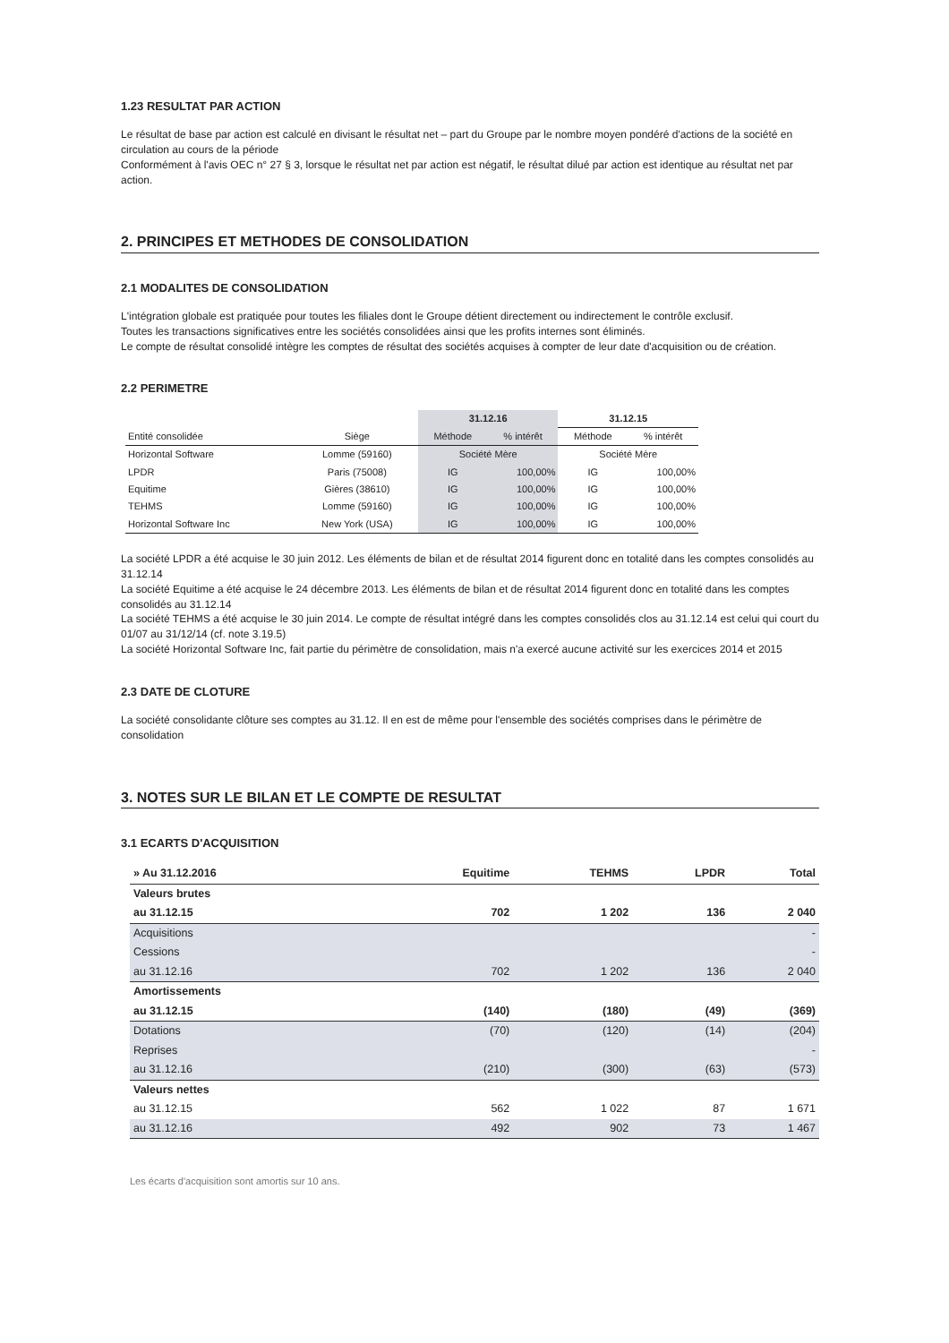1.23 RESULTAT PAR ACTION
Le résultat de base par action est calculé en divisant le résultat net – part du Groupe par le nombre moyen pondéré d'actions de la société en circulation au cours de la période
Conformément à l'avis OEC n° 27 § 3, lorsque le résultat net par action est négatif, le résultat dilué par action est identique au résultat net par action.
2. PRINCIPES ET METHODES DE CONSOLIDATION
2.1 MODALITES DE CONSOLIDATION
L'intégration globale est pratiquée pour toutes les filiales dont le Groupe détient directement ou indirectement le contrôle exclusif.
Toutes les transactions significatives entre les sociétés consolidées ainsi que les profits internes sont éliminés.
Le compte de résultat consolidé intègre les comptes de résultat des sociétés acquises à compter de leur date d'acquisition ou de création.
2.2 PERIMETRE
| | | 31.12.16 | | 31.12.15 | |
| --- | --- | --- | --- | --- | --- |
| Entité consolidée | Siège | Méthode | % intérêt | Méthode | % intérêt |
| Horizontal Software | Lomme (59160) | Société Mère | | Société Mère | |
| LPDR | Paris (75008) | IG | 100,00% | IG | 100,00% |
| Equitime | Gières (38610) | IG | 100,00% | IG | 100,00% |
| TEHMS | Lomme (59160) | IG | 100,00% | IG | 100,00% |
| Horizontal Software Inc | New York (USA) | IG | 100,00% | IG | 100,00% |
La société LPDR a été acquise le 30 juin 2012. Les éléments de bilan et de résultat 2014 figurent donc en totalité dans les comptes consolidés au 31.12.14
La société Equitime a été acquise le 24 décembre 2013. Les éléments de bilan et de résultat 2014 figurent donc en totalité dans les comptes consolidés au 31.12.14
La société TEHMS a été acquise le 30 juin 2014. Le compte de résultat intégré dans les comptes consolidés clos au 31.12.14 est celui qui court du 01/07 au 31/12/14 (cf. note 3.19.5)
La société Horizontal Software Inc, fait partie du périmètre de consolidation, mais n'a exercé aucune activité sur les exercices 2014 et 2015
2.3 DATE DE CLOTURE
La société consolidante clôture ses comptes au 31.12. Il en est de même pour l'ensemble des sociétés comprises dans le périmètre de consolidation
3. NOTES SUR LE BILAN ET LE COMPTE DE RESULTAT
3.1 ECARTS D'ACQUISITION
| » Au 31.12.2016 | Equitime | TEHMS | LPDR | Total |
| --- | --- | --- | --- | --- |
| Valeurs brutes | | | | |
| au 31.12.15 | 702 | 1 202 | 136 | 2 040 |
| Acquisitions | | | | - |
| Cessions | | | | - |
| au 31.12.16 | 702 | 1 202 | 136 | 2 040 |
| Amortissements | | | | |
| au 31.12.15 | (140) | (180) | (49) | (369) |
| Dotations | (70) | (120) | (14) | (204) |
| Reprises | | | | - |
| au 31.12.16 | (210) | (300) | (63) | (573) |
| Valeurs nettes | | | | |
| au 31.12.15 | 562 | 1 022 | 87 | 1 671 |
| au 31.12.16 | 492 | 902 | 73 | 1 467 |
Les écarts d'acquisition sont amortis sur 10 ans.